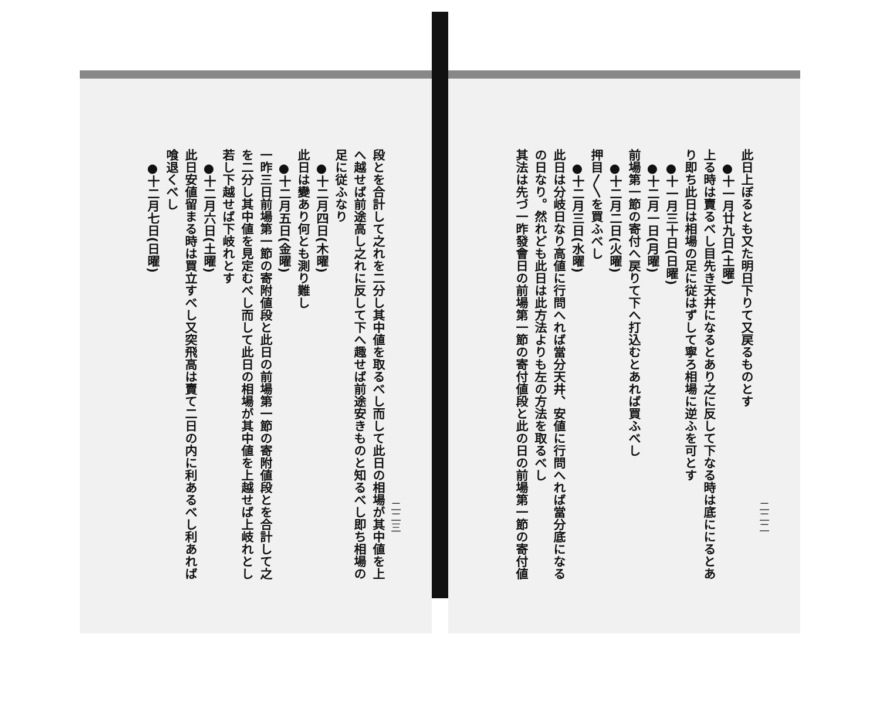二二二
此日上ぼるとも又た明日下りて又戻るものとす
　●十一月廿九日(土曜)
上る時は賣るべし目先き天井になるとあり之に反して下なる時は底ににるとあ
り即ち此日は相場の足に従はずして寧ろ相場に逆ふを可とす
　●十一月三十日(日曜)
　●十二月一日(月曜)
前場第一節の寄付へ戻りて下へ打込むとあれば買ふべし
　●十二月二日(火曜)
押目〳〵を買ふべし
　●十二月三日(水曜)
此日は分岐日なり高値に行問へれば當分天井、安値に行問へれば當分底になる
の日なり。然れども此日は此方法よりも左の方法を取るべし
其法は先づ一昨發會日の前場第一節の寄付値段と此の日の前場第一節の寄付値
二二三
段とを合計して之れを二分し其中値を取るべし而して此日の相場が其中値を上
へ越せば前途高し之れに反して下へ趣せば前途安きものと知るべし即ち相場の
足に従ふなり
　●十二月四日(木曜)
此日は變あり何とも測り難し
　●十二月五日(金曜)
一昨三日前場第一節の寄附値段と此日の前場第一節の寄附値段とを合計して之
を二分し其中値を見定むべし而して此日の相場が其中値を上越せば上岐れとし
若し下越せば下岐れとす
　●十二月六日(土曜)
此日安値留まる時は買立すべし又突飛高は賣て二日の内に利あるべし利あれば
喰退くべし
　●十二月七日(日曜)